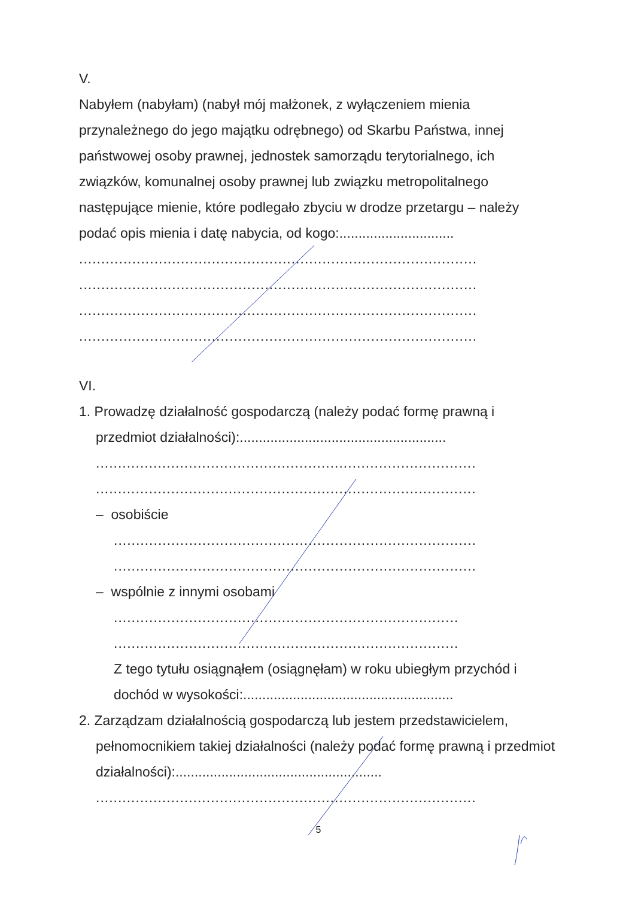V.
Nabyłem (nabyłam) (nabył mój małżonek, z wyłączeniem mienia przynależnego do jego majątku odrębnego) od Skarbu Państwa, innej państwowej osoby prawnej, jednostek samorządu terytorialnego, ich związków, komunalnej osoby prawnej lub związku metropolitalnego następujące mienie, które podlegało zbyciu w drodze przetargu – należy podać opis mienia i datę nabycia, od kogo:..............................
..........................................................................................
..........................................................................................
..........................................................................................
..........................................................................................
VI.
1. Prowadzę działalność gospodarczą (należy podać formę prawną i
przedmiot działalności):......................................................
......................................................................................
......................................................................................
– osobiście
..................................................................................
..................................................................................
– wspólnie z innymi osobami
..............................................................................
..............................................................................
Z tego tytułu osiągnąłem (osiągnęłam) w roku ubiegłym przychód i dochód w wysokości:.......................................................
2. Zarządzam działalnością gospodarczą lub jestem przedstawicielem,
pełnomocnikiem takiej działalności (należy podać formę prawną i przedmiot działalności):......................................................
......................................................................................
5